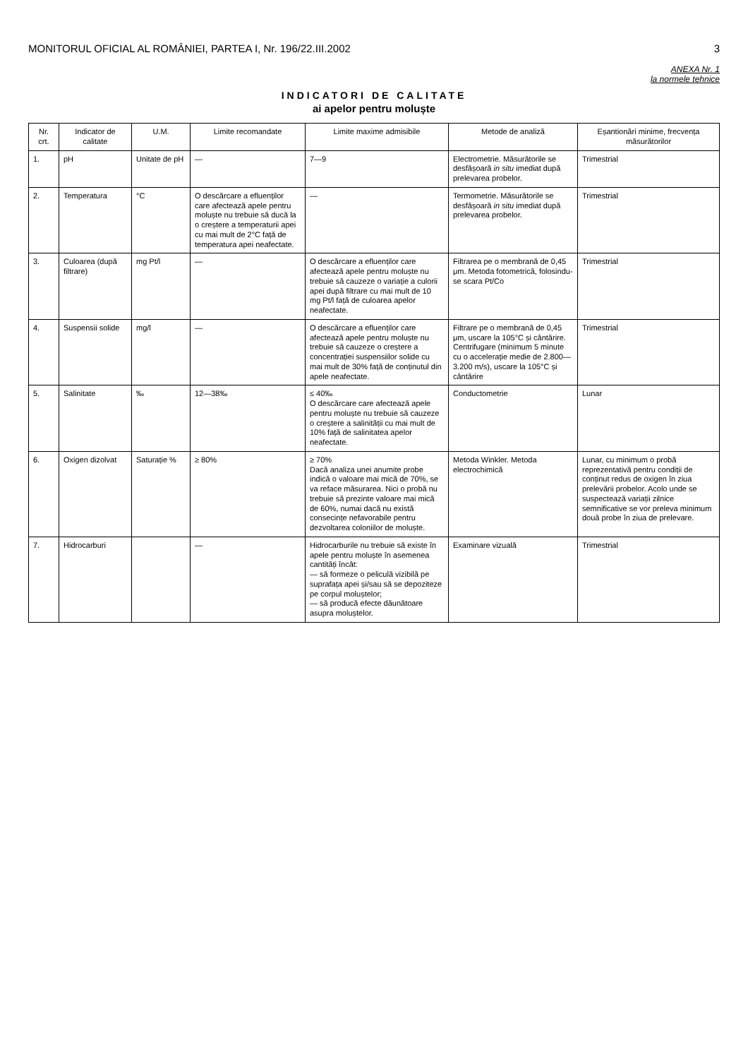MONITORUL OFICIAL AL ROMÂNIEI, PARTEA I, Nr. 196/22.III.2002 3
ANEXA Nr. 1
la normele tehnice
INDICATORI DE CALITATE
ai apelor pentru moluște
| Nr. crt. | Indicator de calitate | U.M. | Limite recomandate | Limite maxime admisibile | Metode de analiză | Eșantionări minime, frecvența măsurătorilor |
| --- | --- | --- | --- | --- | --- | --- |
| 1. | pH | Unitate de pH | — | 7—9 | Electrometrie. Măsurătorile se desfășoară in situ imediat după prelevarea probelor. | Trimestrial |
| 2. | Temperatura | °C | O descărcare a efluenților care afectează apele pentru moluște nu trebuie să ducă la o creștere a temperaturii apei cu mai mult de 2°C față de temperatura apei neafectate. | — | Termometrie. Măsurătorile se desfășoară in situ imediat după prelevarea probelor. | Trimestrial |
| 3. | Culoarea (după filtrare) | mg Pt/l | — | O descărcare a efluenților care afectează apele pentru moluște nu trebuie să cauzeze o variație a culorii apei după filtrare cu mai mult de 10 mg Pt/l față de culoarea apelor neafectate. | Filtrarea pe o membrană de 0,45 μm. Metoda fotometrică, folosindu-se scara Pt/Co | Trimestrial |
| 4. | Suspensii solide | mg/l | — | O descărcare a efluenților care afectează apele pentru moluște nu trebuie să cauzeze o creștere a concentrației suspensiilor solide cu mai mult de 30% față de conținutul din apele neafectate. | Filtrare pe o membrană de 0,45 μm, uscare la 105°C și cântărire. Centrifugare (minimum 5 minute cu o accelerație medie de 2.800—3.200 m/s), uscare la 105°C și cântărire | Trimestrial |
| 5. | Salinitate | ‰ | 12—38‰ | ≤ 40‰ O descărcare care afectează apele pentru moluște nu trebuie să cauzeze o creștere a salinității cu mai mult de 10% față de salinitatea apelor neafectate. | Conductometrie | Lunar |
| 6. | Oxigen dizolvat | Saturație % | ≥ 80% | ≥ 70% Dacă analiza unei anumite probe indică o valoare mai mică de 70%, se va reface măsurarea. Nici o probă nu trebuie să prezinte valoare mai mică de 60%, numai dacă nu există consecințe nefavorabile pentru dezvoltarea coloniilor de moluște. | Metoda Winkler. Metoda electrochimică | Lunar, cu minimum o probă reprezentativă pentru condiții de conținut redus de oxigen în ziua prelevării probelor. Acolo unde se suspectează variații zilnice semnificative se vor preleva minimum două probe în ziua de prelevare. |
| 7. | Hidrocarburi | | — | Hidrocarburile nu trebuie să existe în apele pentru moluște în asemenea cantități încât: — să formeze o peliculă vizibilă pe suprafața apei și/sau să se depoziteze pe corpul moluștelor; — să producă efecte dăunătoare asupra moluștelor. | Examinare vizuală | Trimestrial |